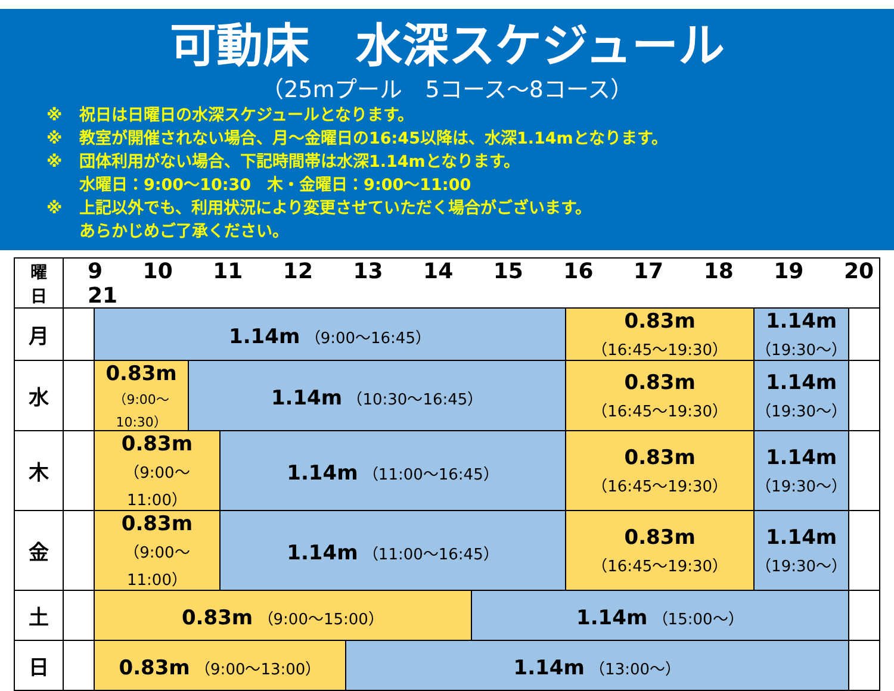可動床　水深スケジュール
（25mプール　5コース～8コース）
※ 祝日は日曜日の水深スケジュールとなります。
※ 教室が開催されない場合、月～金曜日の16:45以降は、水深1.14mとなります。
※ 団体利用がない場合、下記時間帯は水深1.14mとなります。
水曜日：9:00～10:30　木・金曜日：9:00～11:00
※ 上記以外でも、利用状況により変更させていただく場合がございます。
あらかじめご了承ください。
| 曜 日 | 9 10 11 12 13 14 15 16 17 18 19 20 21 | | | | | | | | |
| --- | --- | --- | --- | --- | --- | --- | --- | --- | --- |
| 月 | | 1.14m （9:00～16:45） | | | | | 0.83m （16:45～19:30） | 1.14m （19:30～） | |
| 水 | | 0.83m （9:00～10:30） | 1.14m （10:30～16:45） | | | | 0.83m （16:45～19:30） | 1.14m （19:30～） | |
| 木 | | 0.83m （9:00～11:00） | | 1.14m （11:00～16:45） | | | 0.83m （16:45～19:30） | 1.14m （19:30～） | |
| 金 | | 0.83m （9:00～11:00） | | 1.14m （11:00～16:45） | | | 0.83m （16:45～19:30） | 1.14m （19:30～） | |
| 土 | | 0.83m （9:00～15:00） | | | | 1.14m （15:00～） | | | |
| 日 | | 0.83m （9:00～13:00） | | | 1.14m （13:00～） | | | | |